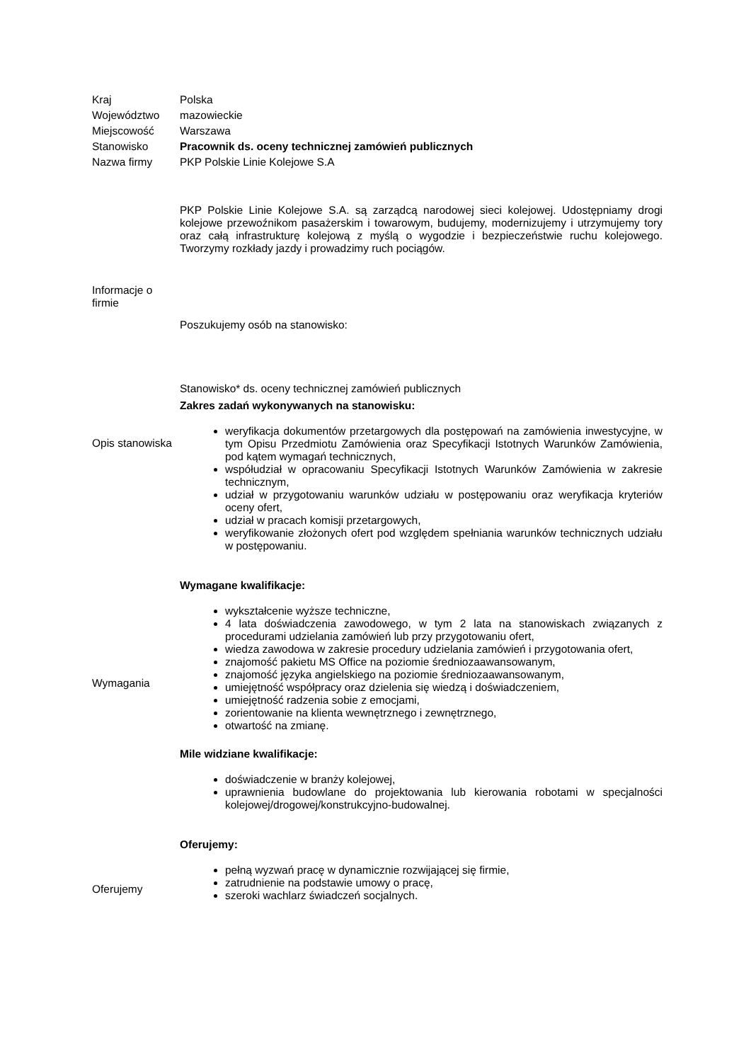| Kraj | Polska |
| Województwo | mazowieckie |
| Miejscowość | Warszawa |
| Stanowisko | Pracownik ds. oceny technicznej zamówień publicznych |
| Nazwa firmy | PKP Polskie Linie Kolejowe S.A |
| Informacje o firmie | PKP Polskie Linie Kolejowe S.A. są zarządcą narodowej sieci kolejowej. Udostępniamy drogi kolejowe przewoźnikom pasażerskim i towarowym, budujemy, modernizujemy i utrzymujemy tory oraz całą infrastrukturę kolejową z myślą o wygodzie i bezpieczeństwie ruchu kolejowego. Tworzymy rozkłady jazdy i prowadzimy ruch pociągów. Poszukujemy osób na stanowisko: |
| Opis stanowiska | Stanowisko* ds. oceny technicznej zamówień publicznych Zakres zadań wykonywanych na stanowisku: weryfikacja dokumentów przetargowych dla postępowań na zamówienia inwestycyjne, w tym Opisu Przedmiotu Zamówienia oraz Specyfikacji Istotnych Warunków Zamówienia, pod kątem wymagań technicznych, współudział w opracowaniu Specyfikacji Istotnych Warunków Zamówienia w zakresie technicznym, udział w przygotowaniu warunków udziału w postępowaniu oraz weryfikacja kryteriów oceny ofert, udział w pracach komisji przetargowych, weryfikowanie złożonych ofert pod względem spełniania warunków technicznych udziału w postępowaniu. |
| Wymagania | Wymagane kwalifikacje: wykształcenie wyższe techniczne, 4 lata doświadczenia zawodowego, w tym 2 lata na stanowiskach związanych z procedurami udzielania zamówień lub przy przygotowaniu ofert, wiedza zawodowa w zakresie procedury udzielania zamówień i przygotowania ofert, znajomość pakietu MS Office na poziomie średniozaawansowanym, znajomość języka angielskiego na poziomie średniozaawansowanym, umiejętność współpracy oraz dzielenia się wiedzą i doświadczeniem, umiejętność radzenia sobie z emocjami, zorientowanie na klienta wewnętrznego i zewnętrznego, otwartość na zmianę. Mile widziane kwalifikacje: doświadczenie w branży kolejowej, uprawnienia budowlane do projektowania lub kierowania robotami w specjalności kolejowej/drogowej/konstrukcyjno-budowalnej. |
| Oferujemy | Oferujemy: pełną wyzwań pracę w dynamicznie rozwijającej się firmie, zatrudnienie na podstawie umowy o pracę, szeroki wachlarz świadczeń socjalnych. |